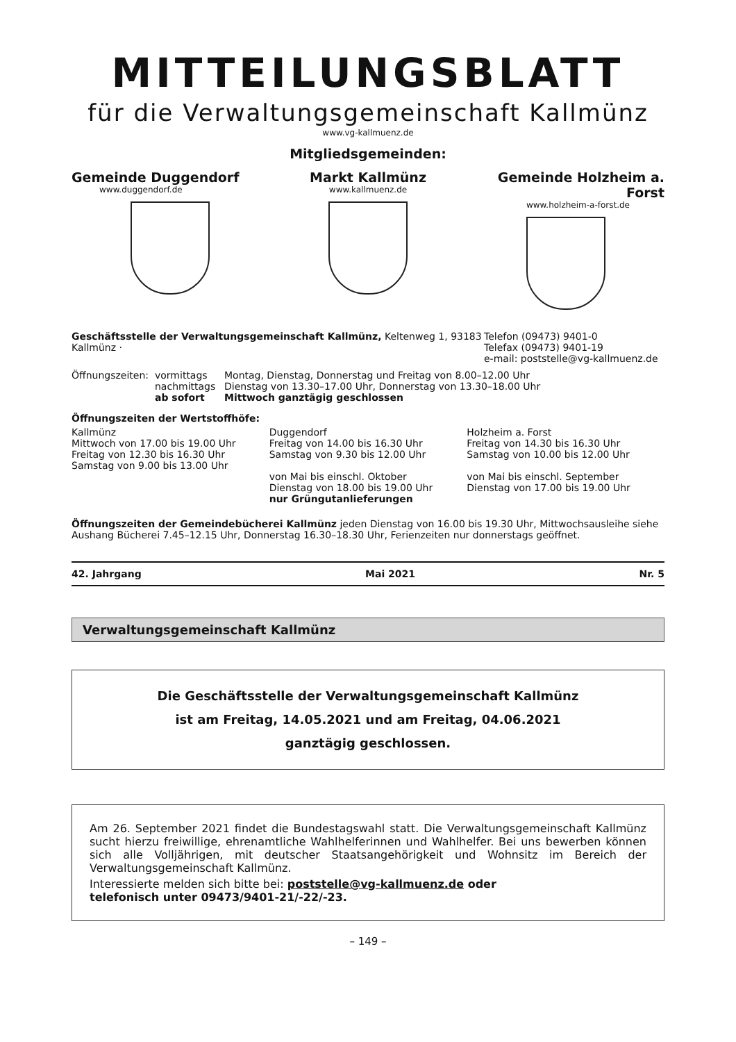MITTEILUNGSBLATT
für die Verwaltungsgemeinschaft Kallmünz
www.vg-kallmuenz.de
Mitgliedsgemeinden:
Gemeinde Duggendorf
www.duggendorf.de
Markt Kallmünz
www.kallmuenz.de
Gemeinde Holzheim a. Forst
www.holzheim-a-forst.de
Geschäftsstelle der Verwaltungsgemeinschaft Kallmünz, Keltenweg 1, 93183 Kallmünz ·
Telefon (09473) 9401-0
Telefax (09473) 9401-19
e-mail: poststelle@vg-kallmuenz.de
Öffnungszeiten:
vormittags
nachmittags
ab sofort
Montag, Dienstag, Donnerstag und Freitag von 8.00–12.00 Uhr
Dienstag von 13.30–17.00 Uhr, Donnerstag von 13.30–18.00 Uhr
Mittwoch ganztägig geschlossen
Öffnungszeiten der Wertstoffhöfe:
Kallmünz
Mittwoch von 17.00 bis 19.00 Uhr
Freitag von 12.30 bis 16.30 Uhr
Samstag von 9.00 bis 13.00 Uhr
Duggendorf
Freitag von 14.00 bis 16.30 Uhr
Samstag von 9.30 bis 12.00 Uhr
von Mai bis einschl. Oktober
Dienstag von 18.00 bis 19.00 Uhr
nur Grüngutanlieferungen
Holzheim a. Forst
Freitag von 14.30 bis 16.30 Uhr
Samstag von 10.00 bis 12.00 Uhr
von Mai bis einschl. September
Dienstag von 17.00 bis 19.00 Uhr
Öffnungszeiten der Gemeindebücherei Kallmünz jeden Dienstag von 16.00 bis 19.30 Uhr, Mittwochsausleihe siehe Aushang Bücherei 7.45–12.15 Uhr, Donnerstag 16.30–18.30 Uhr, Ferienzeiten nur donnerstags geöffnet.
42. Jahrgang Mai 2021 Nr. 5
Verwaltungsgemeinschaft Kallmünz
Die Geschäftsstelle der Verwaltungsgemeinschaft Kallmünz
ist am Freitag, 14.05.2021 und am Freitag, 04.06.2021
ganztägig geschlossen.
Am 26. September 2021 findet die Bundestagswahl statt. Die Verwaltungsgemeinschaft Kallmünz sucht hierzu freiwillige, ehrenamtliche Wahlhelferinnen und Wahlhelfer. Bei uns bewerben können sich alle Volljährigen, mit deutscher Staatsangehörigkeit und Wohnsitz im Bereich der Verwaltungsgemeinschaft Kallmünz.
Interessierte melden sich bitte bei: poststelle@vg-kallmuenz.de oder
telefonisch unter 09473/9401-21/-22/-23.
– 149 –